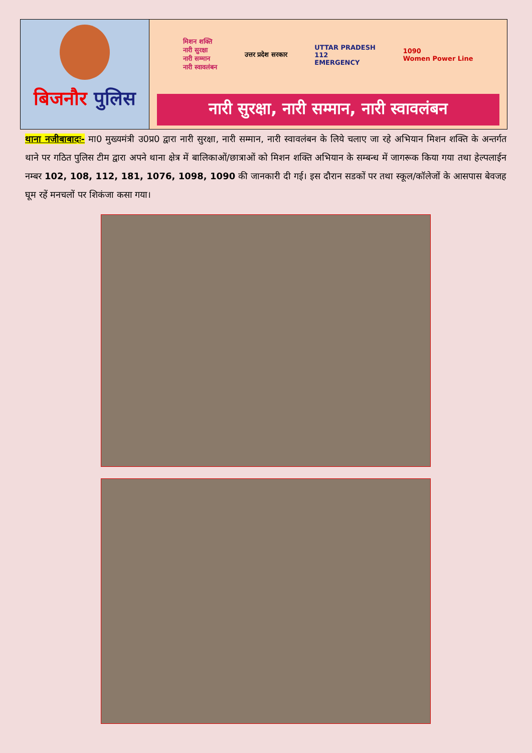बिजनौर पुलिस
मिशन शक्ति
नारी सुरक्षा
नारी सम्मान
नारी स्वावलंबन उत्तर प्रदेश सरकार UTTAR PRADESH
112
EMERGENCY 1090
Women Power Line
नारी सुरक्षा, नारी सम्मान, नारी स्वावलंबन
थाना नजीबाबादः- मा0 मुख्यमंत्री उ0प्र0 द्वारा नारी सुरक्षा, नारी सम्मान, नारी स्वावलंबन के लिये चलाए जा रहे अभियान मिशन शक्ति के अन्तर्गत थाने पर गठित पुलिस टीम द्वारा अपने थाना क्षेत्र में बालिकाओं/छात्राओं को मिशन शक्ति अभियान के सम्बन्ध में जागरूक किया गया तथा हेल्पलाईन नम्बर 102, 108, 112, 181, 1076, 1098, 1090 की जानकारी दी गई। इस दौरान सडकों पर तथा स्कूल/कॉलेजों के आसपास बेवजह घूम रहें मनचलों पर शिकंजा कसा गया।